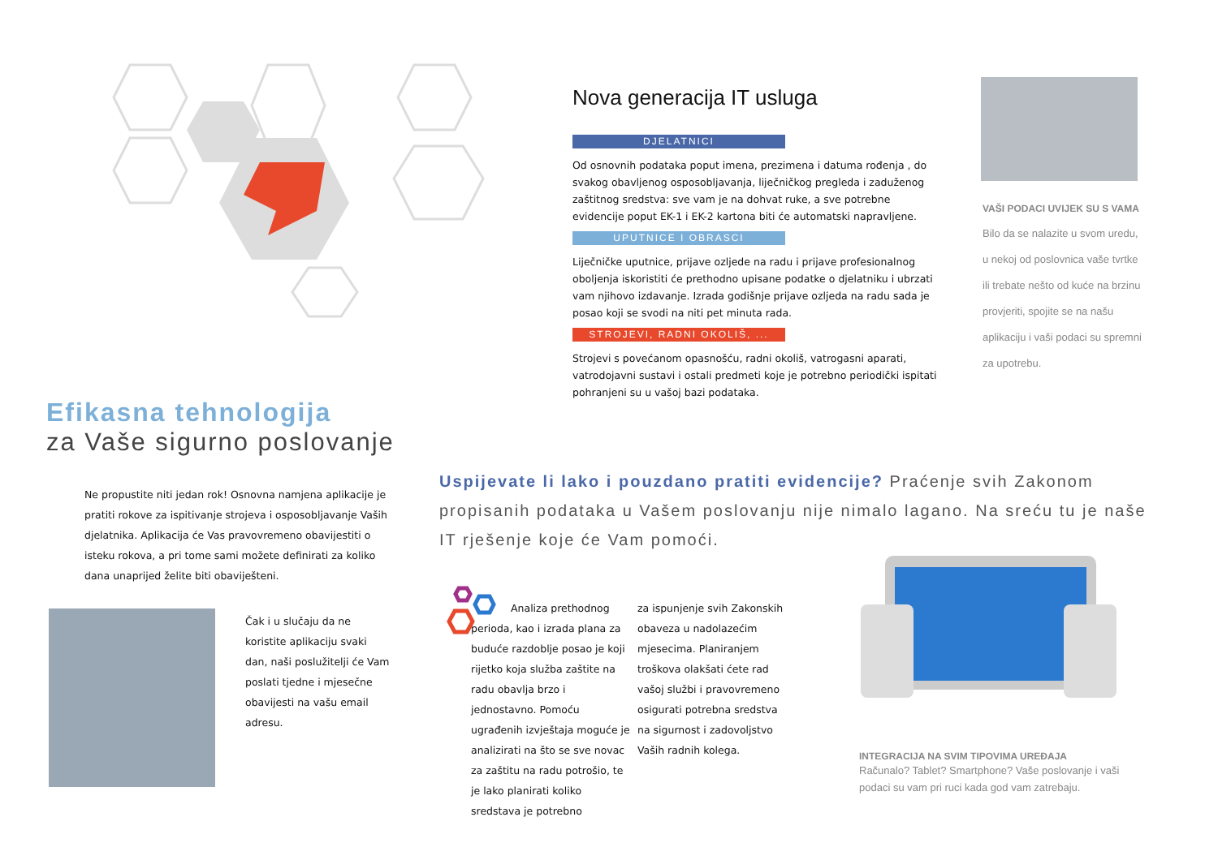Nova generacija IT usluga
DJELATNICI
Od osnovnih podataka poput imena, prezimena i datuma rođenja , do svakog obavljenog osposobljavanja, liječničkog pregleda i zaduženog zaštitnog sredstva: sve vam je na dohvat ruke, a sve potrebne evidencije poput EK-1 i EK-2 kartona biti će automatski napravljene.
UPUTNICE I OBRASCI
Liječničke uputnice, prijave ozljede na radu i prijave profesionalnog oboljenja iskoristiti će prethodno upisane podatke o djelatniku i ubrzati vam njihovo izdavanje. Izrada godišnje prijave ozljeda na radu sada je posao koji se svodi na niti pet minuta rada.
STROJEVI, RADNI OKOLIŠ, ...
Strojevi s povećanom opasnošću, radni okoliš, vatrogasni aparati, vatrodojavni sustavi i ostali predmeti koje je potrebno periodički ispitati pohranjeni su u vašoj bazi podataka.
VAŠI PODACI UVIJEK SU S VAMA
Bilo da se nalazite u svom uredu, u nekoj od poslovnica vaše tvrtke ili trebate nešto od kuće na brzinu provjeriti, spojite se na našu aplikaciju i vaši podaci su spremni za upotrebu.
Efikasna tehnologija
za Vaše sigurno poslovanje
Ne propustite niti jedan rok! Osnovna namjena aplikacije je pratiti rokove za ispitivanje strojeva i osposobljavanje Vaših djelatnika. Aplikacija će Vas pravovremeno obavijestiti o isteku rokova, a pri tome sami možete definirati za koliko dana unaprijed želite biti obaviješteni.
Čak i u slučaju da ne koristite aplikaciju svaki dan, naši poslužitelji će Vam poslati tjedne i mjesečne obavijesti na vašu email adresu.
Uspijevate li lako i pouzdano pratiti evidencije? Praćenje svih Zakonom propisanih podataka u Vašem poslovanju nije nimalo lagano. Na sreću tu je naše IT rješenje koje će Vam pomoći.
Analiza prethodnog perioda, kao i izrada plana za buduće razdoblje posao je koji rijetko koja služba zaštite na radu obavlja brzo i jednostavno. Pomoću ugrađenih izvještaja moguće je analizirati na što se sve novac za zaštitu na radu potrošio, te je lako planirati koliko sredstava je potrebno
za ispunjenje svih Zakonskih obaveza u nadolazećim mjesecima. Planiranjem troškova olakšati ćete rad vašoj službi i pravovremeno osigurati potrebna sredstva na sigurnost i zadovoljstvo Vaših radnih kolega.
INTEGRACIJA NA SVIM TIPOVIMA UREĐAJA
Računalo? Tablet? Smartphone? Vaše poslovanje i vaši podaci su vam pri ruci kada god vam zatrebaju.